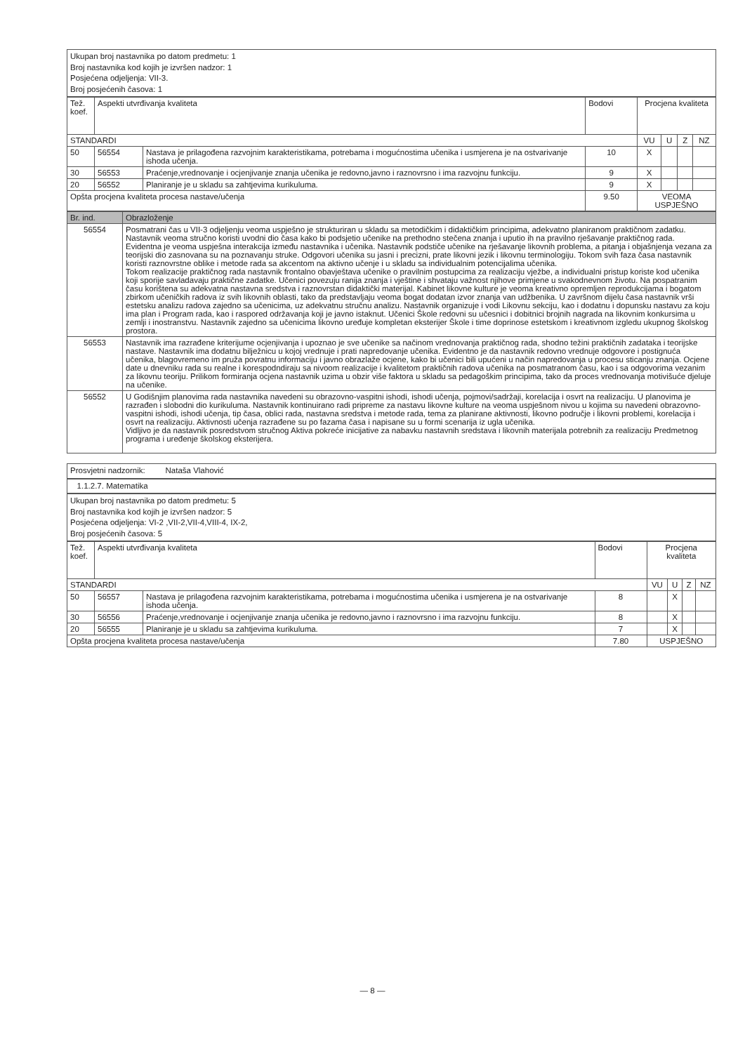Ukupan broj nastavnika po datom predmetu: 1
Broj nastavnika kod kojih je izvršen nadzor: 1
Posjećena odjeljenja: VII-3.
Broj posjećenih časova: 1
| Tež. koef. | Aspekti utvrđivanja kvaliteta | | Bodovi | Procjena kvaliteta | | | |
| STANDARDI | | | | VU | U | Z | NZ |
| 50 | 56554 | Nastava je prilagođena razvojnim karakteristikama, potrebama i mogućnostima učenika i usmjerena je na ostvarivanje ishoda učenja. | 10 | X | | | |
| 30 | 56553 | Praćenje,vrednovanje i ocjenjivanje znanja učenika je redovno,javno i raznovrsno i ima razvojnu funkciju. | 9 | X | | | |
| 20 | 56552 | Planiranje je u skladu sa zahtjevima kurikuluma. | 9 | X | | | |
| Opšta procjena kvaliteta procesa nastave/učenja | | | 9.50 | VEOMA USPJEŠNO | | | |
| Br. ind. | Obrazloženje |
| --- | --- |
| 56554 | Posmatrani čas u VII-3 odjeljenju veoma uspješno je strukturiran u skladu sa metodičkim i didaktičkim principima, adekvatno planiranom praktičnom zadatku. Nastavnik veoma stručno koristi uvodni dio časa kako bi podsjetio učenike na prethodno stečena znanja i uputio ih na pravilno rješavanje praktičnog rada. Evidentna je veoma uspješna interakcija između nastavnika i učenika. Nastavnik podstiče učenike na rješavanje likovnih problema, a pitanja i objašnjenja vezana za teorijski dio zasnovana su na poznavanju struke. Odgovori učenika su jasni i precizni, prate likovni jezik i likovnu terminologiju. Tokom svih faza časa nastavnik koristi raznovrstne oblike i metode rada sa akcentom na aktivno učenje i u skladu sa individualnim potencijalima učenika. Tokom realizacije praktičnog rada nastavnik frontalno obavještava učenike o pravilnim postupcima za realizaciju vježbe, a individualni pristup koriste kod učenika koji sporije savladavaju praktične zadatke. Učenici povezuju ranija znanja i vještine i shvataju važnost njihove primjene u svakodnevnom životu. Na pospatranim času korištena su adekvatna nastavna sredstva i raznovrstan didaktički materijal. Kabinet likovne kulture je veoma kreativno opremljen reprodukcijama i bogatom zbirkom učeničkih radova iz svih likovnih oblasti, tako da predstavljaju veoma bogat dodatan izvor znanja van udžbenika. U završnom dijelu časa nastavnik vrši estetsku analizu radova zajedno sa učenicima, uz adekvatnu stručnu analizu. Nastavnik organizuje i vodi Likovnu sekciju, kao i dodatnu i dopunsku nastavu za koju ima plan i Program rada, kao i raspored održavanja koji je javno istaknut. Učenici Škole redovni su učesnici i dobitnici brojnih nagrada na likovnim konkursima u zemlji i inostranstvu. Nastavnik zajedno sa učenicima likovno uređuje kompletan eksterijer Škole i time doprinose estetskom i kreativnom izgledu ukupnog školskog prostora. |
| 56553 | Nastavnik ima razrađene kriterijume ocjenjivanja i upoznao je sve učenike sa načinom vrednovanja praktičnog rada, shodno težini praktičnih zadataka i teorijske nastave. Nastavnik ima dodatnu bilježnicu u kojoj vrednuje i prati napredovanje učenika. Evidentno je da nastavnik redovno vrednuje odgovore i postignuća učenika, blagovremeno im pruža povratnu informaciju i javno obrazlaže ocjene, kako bi učenici bili upućeni u način napredovanja u procesu sticanju znanja. Ocjene date u dnevniku rada su realne i korespodndiraju sa nivoom realizacije i kvalitetom praktičnih radova učenika na posmatranom času, kao i sa odgovorima vezanim za likovnu teoriju. Prilikom formiranja ocjena nastavnik uzima u obzir više faktora u skladu sa pedagoškim principima, tako da proces vrednovanja motivišuće djeluje na učenike. |
| 56552 | U Godišnjim planovima rada nastavnika navedeni su obrazovno-vaspitni ishodi, ishodi učenja, pojmovi/sadržaji, korelacija i osvrt na realizaciju. U planovima je razrađen i slobodni dio kurikuluma. Nastavnik kontinuirano radi pripreme za nastavu likovne kulture na veoma uspješnom nivou u kojima su navedeni obrazovno-vaspitni ishodi, ishodi učenja, tip časa, oblici rada, nastavna sredstva i metode rada, tema za planirane aktivnosti, likovno područje i likovni problemi, korelacija i osvrt na realizaciju. Aktivnosti učenja razrađene su po fazama časa i napisane su u formi scenarija iz ugla učenika. Vidljivo je da nastavnik posredstvom stručnog Aktiva pokreće inicijative za nabavku nastavnih sredstava i likovnih materijala potrebnih za realizaciju Predmetnog programa i uređenje školskog eksterijera. |
Prosvjetni nadzornik: Nataša Vlahović
1.1.2.7. Matematika
Ukupan broj nastavnika po datom predmetu: 5
Broj nastavnika kod kojih je izvršen nadzor: 5
Posjećena odjeljenja: VI-2 ,VII-2,VII-4,VIII-4, IX-2,
Broj posjećenih časova: 5
| Tež. koef. | Aspekti utvrđivanja kvaliteta | | Bodovi | Procjena kvaliteta | | | |
| STANDARDI | | | | VU | U | Z | NZ |
| 50 | 56557 | Nastava je prilagođena razvojnim karakteristikama, potrebama i mogućnostima učenika i usmjerena je na ostvarivanje ishoda učenja. | 8 | | X | | |
| 30 | 56556 | Praćenje,vrednovanje i ocjenjivanje znanja učenika je redovno,javno i raznovrsno i ima razvojnu funkciju. | 8 | | X | | |
| 20 | 56555 | Planiranje je u skladu sa zahtjevima kurikuluma. | 7 | | X | | |
| Opšta procjena kvaliteta procesa nastave/učenja | | | 7.80 | USPJEŠNO | | | |
— 8 —